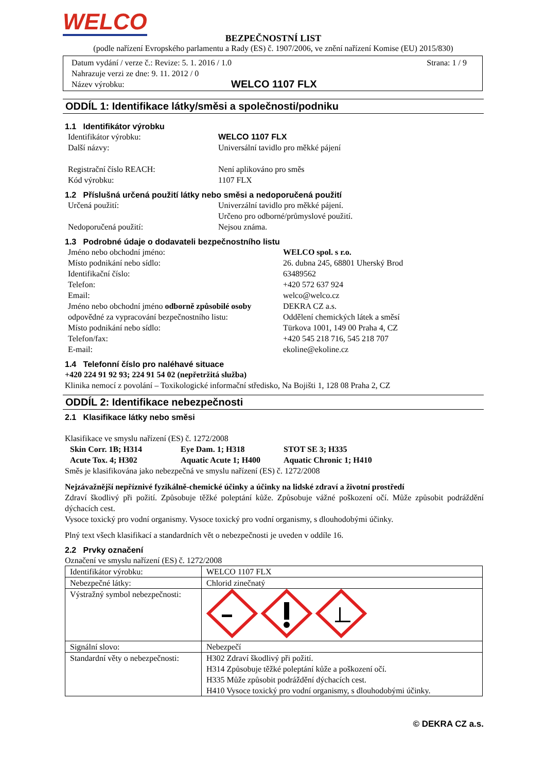WELCO
BEZPEČNOSTNÍ LIST
(podle nařízení Evropského parlamentu a Rady (ES) č. 1907/2006, ve znění nařízení Komise (EU) 2015/830)
Datum vydání / verze č.: Revize: 5. 1. 2016 / 1.0 Strana: 1 / 9
Nahrazuje verzi ze dne: 9. 11. 2012 / 0
Název výrobku: WELCO 1107 FLX
ODDÍL 1: Identifikace látky/směsi a společnosti/podniku
1.1 Identifikátor výrobku
Identifikátor výrobku: WELCO 1107 FLX
Další názvy: Universální tavidlo pro měkké pájení
Registrační číslo REACH: Není aplikováno pro směs
Kód výrobku: 1107 FLX
1.2 Příslušná určená použití látky nebo směsi a nedoporučená použití
Určená použití: Univerzální tavidlo pro měkké pájení.
Určeno pro odborné/průmyslové použití.
Nedoporučená použití: Nejsou známa.
1.3 Podrobné údaje o dodavateli bezpečnostního listu
Jméno nebo obchodní jméno: WELCO spol. s r.o.
Místo podnikání nebo sídlo: 26. dubna 245, 68801 Uherský Brod
Identifikační číslo: 63489562
Telefon: +420 572 637 924
Email: welco@welco.cz
Jméno nebo obchodní jméno odborně způsobilé osoby odpovědné za vypracování bezpečnostního listu: DEKRA CZ a.s.
Oddělení chemických látek a směsí
Místo podnikání nebo sídlo: Türkova 1001, 149 00 Praha 4, CZ
Telefon/fax: +420 545 218 716, 545 218 707
E-mail: ekoline@ekoline.cz
1.4 Telefonní číslo pro naléhavé situace
+420 224 91 92 93; 224 91 54 02 (nepřetržitá služba)
Klinika nemocí z povolání – Toxikologické informační středisko, Na Bojišti 1, 128 08 Praha 2, CZ
ODDÍL 2: Identifikace nebezpečnosti
2.1 Klasifikace látky nebo směsi
Klasifikace ve smyslu nařízení (ES) č. 1272/2008
Skin Corr. 1B; H314 Eye Dam. 1; H318 STOT SE 3; H335 Acute Tox. 4; H302 Aquatic Acute 1; H400 Aquatic Chronic 1; H410
Směs je klasifikována jako nebezpečná ve smyslu nařízení (ES) č. 1272/2008
Nejzávažnější nepříznivé fyzikálně-chemické účinky a účinky na lidské zdraví a životní prostředí
Zdraví škodlivý při požití. Způsobuje těžké poleptání kůže. Způsobuje vážné poškození očí. Může způsobit podráždění dýchacích cest.
Vysoce toxický pro vodní organismy. Vysoce toxický pro vodní organismy, s dlouhodobými účinky.
Plný text všech klasifikací a standardních vět o nebezpečnosti je uveden v oddíle 16.
2.2 Prvky označení
Označení ve smyslu nařízení (ES) č. 1272/2008
| Identifikátor výrobku: | WELCO 1107 FLX |
| Nebezpečné látky: | Chlorid zinečnatý |
| Výstražný symbol nebezpečnosti: | |
| Signální slovo: | Nebezpečí |
| Standardní věty o nebezpečnosti: | H302 Zdraví škodlivý při požití. H314 Způsobuje těžké poleptání kůže a poškození očí. H335 Může způsobit podráždění dýchacích cest. H410 Vysoce toxický pro vodní organismy, s dlouhodobými účinky. |
© DEKRA CZ a.s.